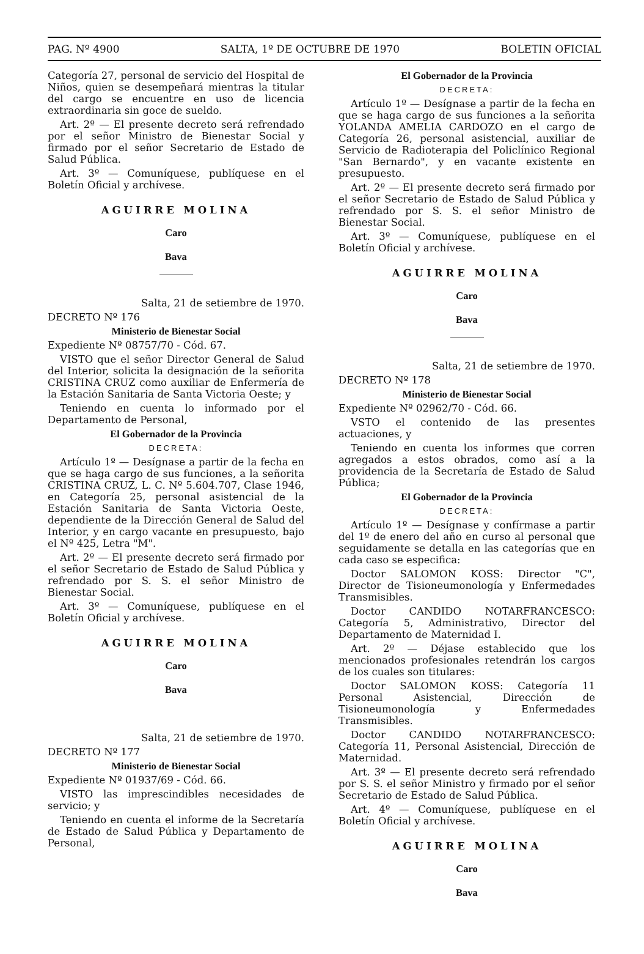PAG. Nº 4900 SALTA, 1º DE OCTUBRE DE 1970 BOLETIN OFICIAL
Categoría 27, personal de servicio del Hospital de Niños, quien se desempeñará mientras la titular del cargo se encuentre en uso de licencia extraordinaria sin goce de sueldo.
Art. 2º — El presente decreto será refrendado por el señor Ministro de Bienestar Social y firmado por el señor Secretario de Estado de Salud Pública.
Art. 3º — Comuníquese, publíquese en el Boletín Oficial y archívese.
AGUIRRE MOLINA
Caro
Bava
Salta, 21 de setiembre de 1970.
DECRETO Nº 176
Ministerio de Bienestar Social
Expediente Nº 08757/70 - Cód. 67.
VISTO que el señor Director General de Salud del Interior, solicita la designación de la señorita CRISTINA CRUZ como auxiliar de Enfermería de la Estación Sanitaria de Santa Victoria Oeste; y
Teniendo en cuenta lo informado por el Departamento de Personal,
El Gobernador de la Provincia
DECRETA:
Artículo 1º — Desígnase a partir de la fecha en que se haga cargo de sus funciones, a la señorita CRISTINA CRUZ, L. C. Nº 5.604.707, Clase 1946, en Categoría 25, personal asistencial de la Estación Sanitaria de Santa Victoria Oeste, dependiente de la Dirección General de Salud del Interior, y en cargo vacante en presupuesto, bajo el Nº 425, Letra "M".
Art. 2º — El presente decreto será firmado por el señor Secretario de Estado de Salud Pública y refrendado por S. S. el señor Ministro de Bienestar Social.
Art. 3º — Comuníquese, publíquese en el Boletín Oficial y archívese.
AGUIRRE MOLINA
Caro
Bava
Salta, 21 de setiembre de 1970.
DECRETO Nº 177
Ministerio de Bienestar Social
Expediente Nº 01937/69 - Cód. 66.
VISTO las imprescindibles necesidades de servicio; y
Teniendo en cuenta el informe de la Secretaría de Estado de Salud Pública y Departamento de Personal,
El Gobernador de la Provincia
DECRETA:
Artículo 1º — Desígnase a partir de la fecha en que se haga cargo de sus funciones a la señorita YOLANDA AMELIA CARDOZO en el cargo de Categoría 26, personal asistencial, auxiliar de Servicio de Radioterapia del Policlínico Regional "San Bernardo", y en vacante existente en presupuesto.
Art. 2º — El presente decreto será firmado por el señor Secretario de Estado de Salud Pública y refrendado por S. S. el señor Ministro de Bienestar Social.
Art. 3º — Comuníquese, publíquese en el Boletín Oficial y archívese.
AGUIRRE MOLINA
Caro
Bava
Salta, 21 de setiembre de 1970.
DECRETO Nº 178
Ministerio de Bienestar Social
Expediente Nº 02962/70 - Cód. 66.
VSTO el contenido de las presentes actuaciones, y
Teniendo en cuenta los informes que corren agregados a estos obrados, como así a la providencia de la Secretaría de Estado de Salud Pública;
El Gobernador de la Provincia
DECRETA:
Artículo 1º — Desígnase y confírmase a partir del 1º de enero del año en curso al personal que seguidamente se detalla en las categorías que en cada caso se especifica:
Doctor SALOMON KOSS: Director "C", Director de Tisioneumonología y Enfermedades Transmisibles.
Doctor CANDIDO NOTARFRANCESCO: Categoría 5, Administrativo, Director del Departamento de Maternidad I.
Art. 2º — Déjase establecido que los mencionados profesionales retendrán los cargos de los cuales son titulares:
Doctor SALOMON KOSS: Categoría 11 Personal Asistencial, Dirección de Tisioneumonología y Enfermedades Transmisibles.
Doctor CANDIDO NOTARFRANCESCO: Categoría 11, Personal Asistencial, Dirección de Maternidad.
Art. 3º — El presente decreto será refrendado por S. S. el señor Ministro y firmado por el señor Secretario de Estado de Salud Pública.
Art. 4º — Comuníquese, publíquese en el Boletín Oficial y archívese.
AGUIRRE MOLINA
Caro
Bava